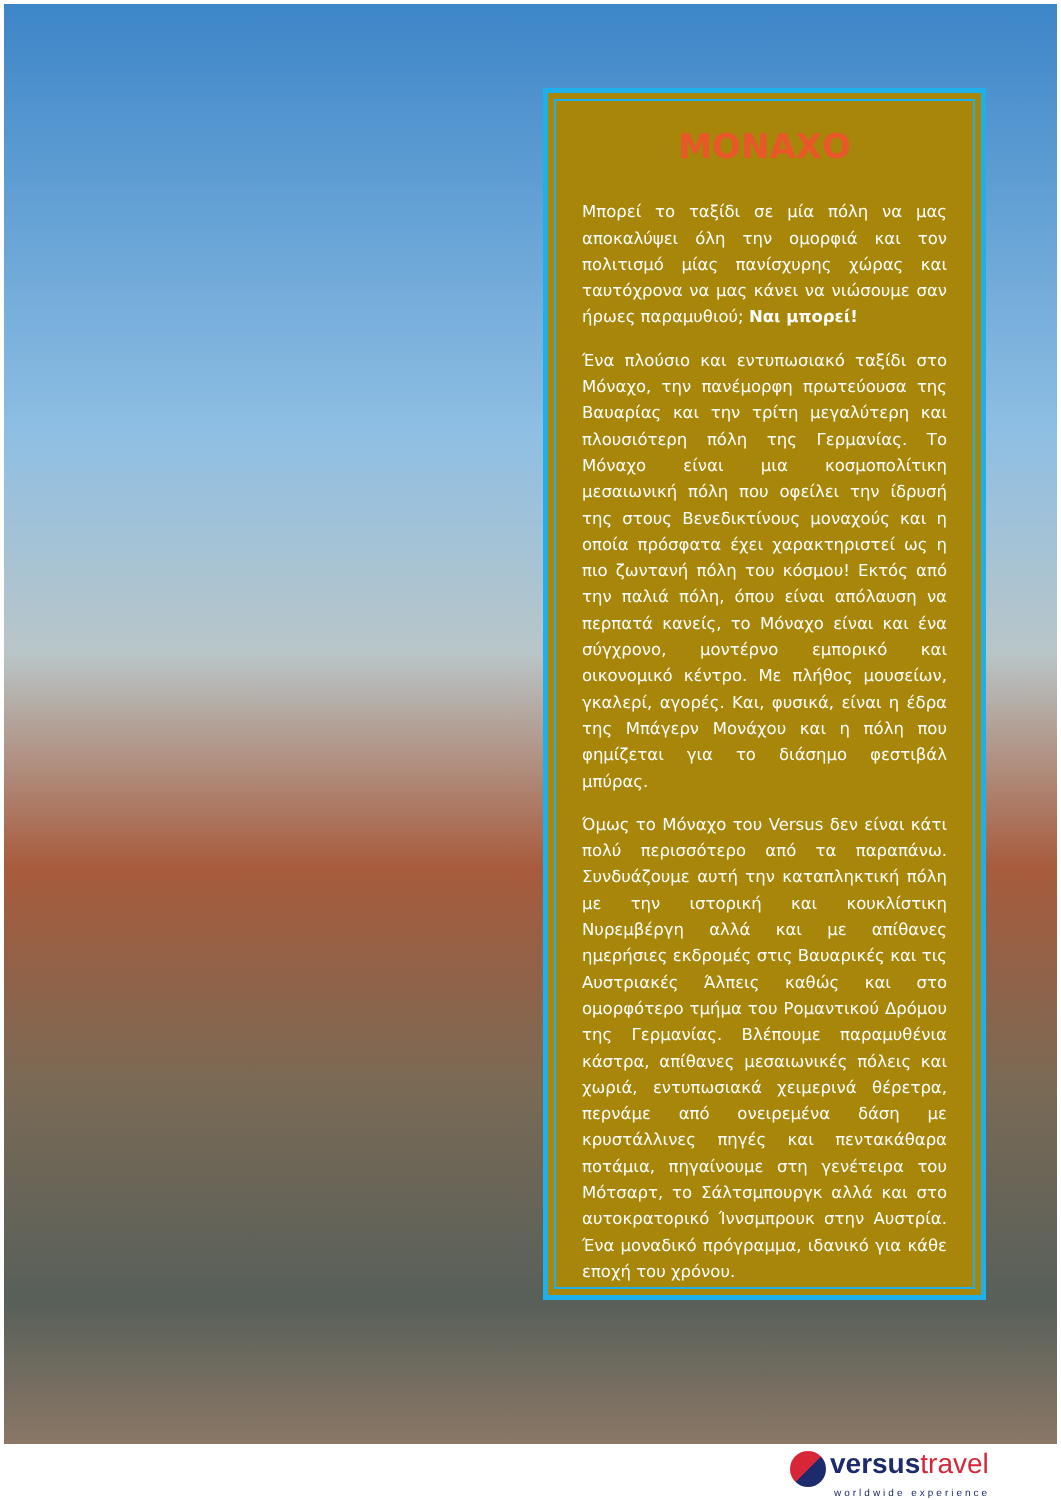ΜΟΝΑΧΟ
Μπορεί το ταξίδι σε μία πόλη να μας αποκαλύψει όλη την ομορφιά και τον πολιτισμό μίας πανίσχυρης χώρας και ταυτόχρονα να μας κάνει να νιώσουμε σαν ήρωες παραμυθιού; Ναι μπορεί!
Ένα πλούσιο και εντυπωσιακό ταξίδι στο Μόναχο, την πανέμορφη πρωτεύουσα της Βαυαρίας και την τρίτη μεγαλύτερη και πλουσιότερη πόλη της Γερμανίας. Το Μόναχο είναι μια κοσμοπολίτικη μεσαιωνική πόλη που οφείλει την ίδρυσή της στους Βενεδικτίνους μοναχούς και η οποία πρόσφατα έχει χαρακτηριστεί ως η πιο ζωντανή πόλη του κόσμου! Εκτός από την παλιά πόλη, όπου είναι απόλαυση να περπατά κανείς, το Μόναχο είναι και ένα σύγχρονο, μοντέρνο εμπορικό και οικονομικό κέντρο. Με πλήθος μουσείων, γκαλερί, αγορές. Και, φυσικά, είναι η έδρα της Μπάγερν Μονάχου και η πόλη που φημίζεται για το διάσημο φεστιβάλ μπύρας.
Όμως το Μόναχο του Versus δεν είναι κάτι πολύ περισσότερο από τα παραπάνω. Συνδυάζουμε αυτή την καταπληκτική πόλη με την ιστορική και κουκλίστικη Νυρεμβέργη αλλά και με απίθανες ημερήσιες εκδρομές στις Βαυαρικές και τις Αυστριακές Άλπεις καθώς και στο ομορφότερο τμήμα του Ρομαντικού Δρόμου της Γερμανίας. Βλέπουμε παραμυθένια κάστρα, απίθανες μεσαιωνικές πόλεις και χωριά, εντυπωσιακά χειμερινά θέρετρα, περνάμε από ονειρεμένα δάση με κρυστάλλινες πηγές και πεντακάθαρα ποτάμια, πηγαίνουμε στη γενέτειρα του Μότσαρτ, το Σάλτσμπουργκ αλλά και στο αυτοκρατορικό Ίννσμπρουκ στην Αυστρία. Ένα μοναδικό πρόγραμμα, ιδανικό για κάθε εποχή του χρόνου.
versus travel
worldwide experience